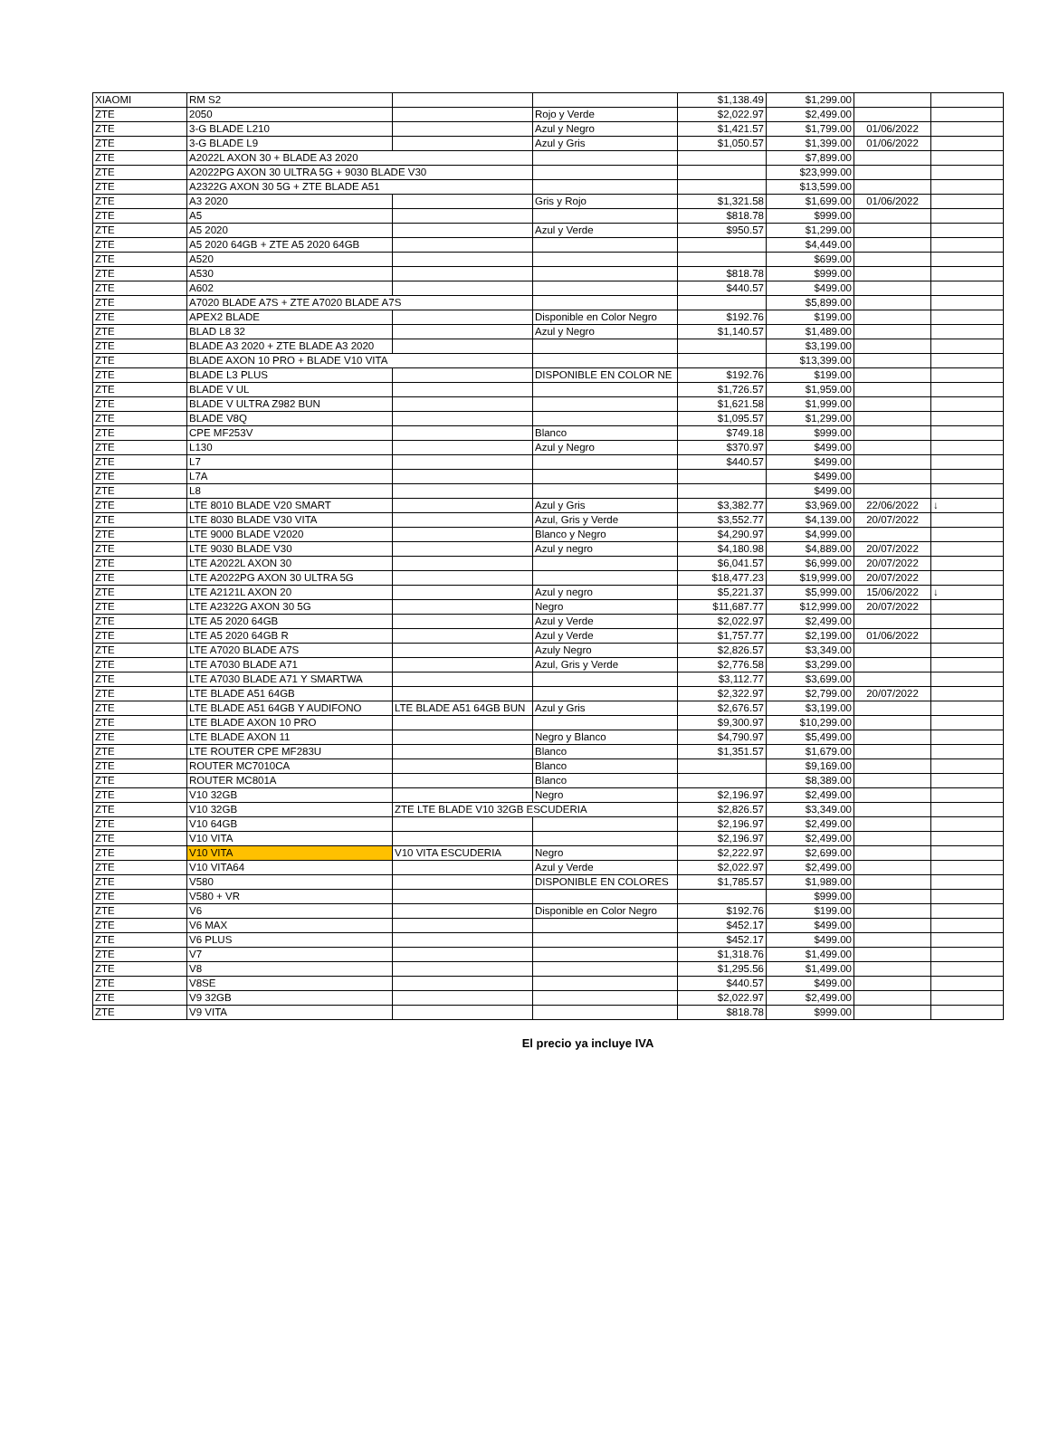| XIAOMI | RM S2 | | | $1,138.49 | $1,299.00 | | |
| ZTE | 2050 | | Rojo y Verde | $2,022.97 | $2,499.00 | | |
| ZTE | 3-G BLADE L210 | | Azul y Negro | $1,421.57 | $1,799.00 | 01/06/2022 | |
| ZTE | 3-G BLADE L9 | | Azul y Gris | $1,050.57 | $1,399.00 | 01/06/2022 | |
| ZTE | A2022L AXON 30 + BLADE A3 2020 | | | | $7,899.00 | | |
| ZTE | A2022PG AXON 30 ULTRA 5G + 9030 BLADE V30 | | | | $23,999.00 | | |
| ZTE | A2322G AXON 30 5G + ZTE BLADE A51 | | | | $13,599.00 | | |
| ZTE | A3 2020 | | Gris y Rojo | $1,321.58 | $1,699.00 | 01/06/2022 | |
| ZTE | A5 | | | $818.78 | $999.00 | | |
| ZTE | A5 2020 | | Azul y Verde | $950.57 | $1,299.00 | | |
| ZTE | A5 2020 64GB + ZTE A5 2020 64GB | | | | $4,449.00 | | |
| ZTE | A520 | | | | $699.00 | | |
| ZTE | A530 | | | $818.78 | $999.00 | | |
| ZTE | A602 | | | $440.57 | $499.00 | | |
| ZTE | A7020 BLADE A7S + ZTE A7020 BLADE A7S | | | | $5,899.00 | | |
| ZTE | APEX2 BLADE | | Disponible en Color Negro | $192.76 | $199.00 | | |
| ZTE | BLAD L8 32 | | Azul y Negro | $1,140.57 | $1,489.00 | | |
| ZTE | BLADE A3 2020 + ZTE BLADE A3 2020 | | | | $3,199.00 | | |
| ZTE | BLADE AXON 10 PRO + BLADE V10 VITA | | | | $13,399.00 | | |
| ZTE | BLADE L3 PLUS | | DISPONIBLE EN COLOR NE | $192.76 | $199.00 | | |
| ZTE | BLADE V UL | | | $1,726.57 | $1,959.00 | | |
| ZTE | BLADE V ULTRA Z982 BUN | | | $1,621.58 | $1,999.00 | | |
| ZTE | BLADE V8Q | | | $1,095.57 | $1,299.00 | | |
| ZTE | CPE MF253V | | Blanco | $749.18 | $999.00 | | |
| ZTE | L130 | | Azul y Negro | $370.97 | $499.00 | | |
| ZTE | L7 | | | $440.57 | $499.00 | | |
| ZTE | L7A | | | | $499.00 | | |
| ZTE | L8 | | | | $499.00 | | |
| ZTE | LTE 8010 BLADE V20 SMART | | Azul y Gris | $3,382.77 | $3,969.00 | 22/06/2022 | ↓ |
| ZTE | LTE 8030 BLADE V30 VITA | | Azul, Gris y Verde | $3,552.77 | $4,139.00 | 20/07/2022 | |
| ZTE | LTE 9000 BLADE V2020 | | Blanco y Negro | $4,290.97 | $4,999.00 | | |
| ZTE | LTE 9030 BLADE V30 | | Azul y negro | $4,180.98 | $4,889.00 | 20/07/2022 | |
| ZTE | LTE A2022L AXON 30 | | | $6,041.57 | $6,999.00 | 20/07/2022 | |
| ZTE | LTE A2022PG AXON 30 ULTRA 5G | | | $18,477.23 | $19,999.00 | 20/07/2022 | |
| ZTE | LTE A2121L AXON 20 | | Azul y negro | $5,221.37 | $5,999.00 | 15/06/2022 | ↓ |
| ZTE | LTE A2322G AXON 30 5G | | Negro | $11,687.77 | $12,999.00 | 20/07/2022 | |
| ZTE | LTE A5 2020 64GB | | Azul y Verde | $2,022.97 | $2,499.00 | | |
| ZTE | LTE A5 2020 64GB R | | Azul y Verde | $1,757.77 | $2,199.00 | 01/06/2022 | |
| ZTE | LTE A7020 BLADE A7S | | Azuly Negro | $2,826.57 | $3,349.00 | | |
| ZTE | LTE A7030 BLADE A71 | | Azul, Gris y Verde | $2,776.58 | $3,299.00 | | |
| ZTE | LTE A7030 BLADE A71 Y SMARTWA | | | $3,112.77 | $3,699.00 | | |
| ZTE | LTE BLADE A51 64GB | | | $2,322.97 | $2,799.00 | 20/07/2022 | |
| ZTE | LTE BLADE A51 64GB Y AUDIFONO | LTE BLADE A51 64GB BUN | Azul y Gris | $2,676.57 | $3,199.00 | | |
| ZTE | LTE BLADE AXON 10 PRO | | | $9,300.97 | $10,299.00 | | |
| ZTE | LTE BLADE AXON 11 | | Negro y Blanco | $4,790.97 | $5,499.00 | | |
| ZTE | LTE ROUTER CPE MF283U | | Blanco | $1,351.57 | $1,679.00 | | |
| ZTE | ROUTER MC7010CA | | Blanco | | $9,169.00 | | |
| ZTE | ROUTER MC801A | | Blanco | | $8,389.00 | | |
| ZTE | V10 32GB | | Negro | $2,196.97 | $2,499.00 | | |
| ZTE | V10 32GB | ZTE LTE BLADE V10 32GB ESCUDERIA | | $2,826.57 | $3,349.00 | | |
| ZTE | V10 64GB | | | $2,196.97 | $2,499.00 | | |
| ZTE | V10 VITA | | | $2,196.97 | $2,499.00 | | |
| ZTE | V10 VITA | V10 VITA ESCUDERIA | Negro | $2,222.97 | $2,699.00 | | |
| ZTE | V10 VITA64 | | Azul y Verde | $2,022.97 | $2,499.00 | | |
| ZTE | V580 | | DISPONIBLE EN COLORES | $1,785.57 | $1,989.00 | | |
| ZTE | V580 + VR | | | | $999.00 | | |
| ZTE | V6 | | Disponible en Color Negro | $192.76 | $199.00 | | |
| ZTE | V6 MAX | | | $452.17 | $499.00 | | |
| ZTE | V6 PLUS | | | $452.17 | $499.00 | | |
| ZTE | V7 | | | $1,318.76 | $1,499.00 | | |
| ZTE | V8 | | | $1,295.56 | $1,499.00 | | |
| ZTE | V8SE | | | $440.57 | $499.00 | | |
| ZTE | V9 32GB | | | $2,022.97 | $2,499.00 | | |
| ZTE | V9 VITA | | | $818.78 | $999.00 | | |
El precio ya incluye IVA